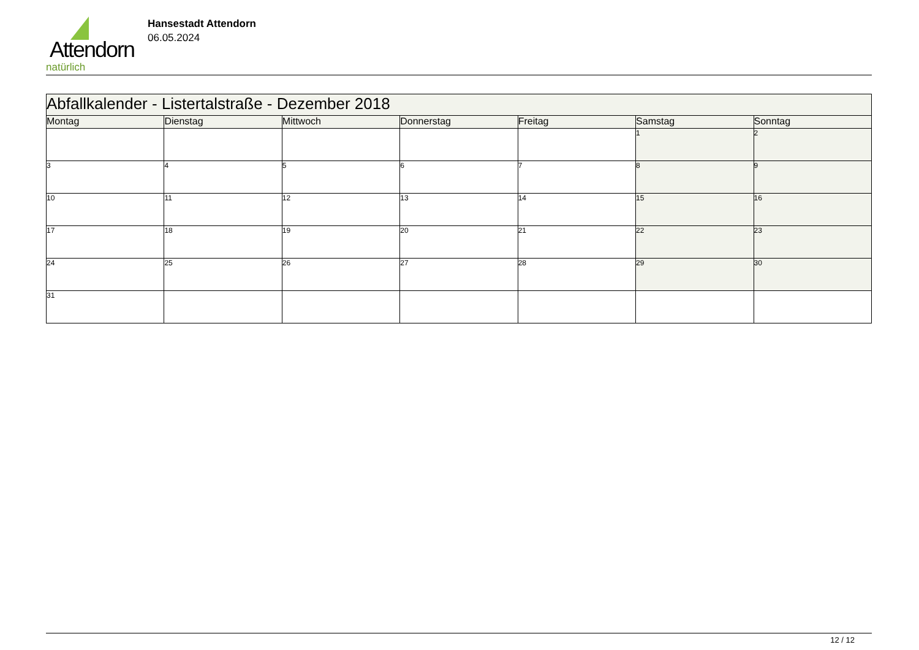Attendorn
natürlich
Hansestadt Attendorn
06.05.2024
| Abfallkalender - Listertalstraße - Dezember 2018 | | | | | | |
| --- | --- | --- | --- | --- | --- | --- |
| Montag | Dienstag | Mittwoch | Donnerstag | Freitag | Samstag | Sonntag |
| | | | | | 1 | 2 |
| 3 | 4 | 5 | 6 | 7 | 8 | 9 |
| 10 | 11 | 12 | 13 | 14 | 15 | 16 |
| 17 | 18 | 19 | 20 | 21 | 22 | 23 |
| 24 | 25 | 26 | 27 | 28 | 29 | 30 |
| 31 | | | | | | |
12 / 12